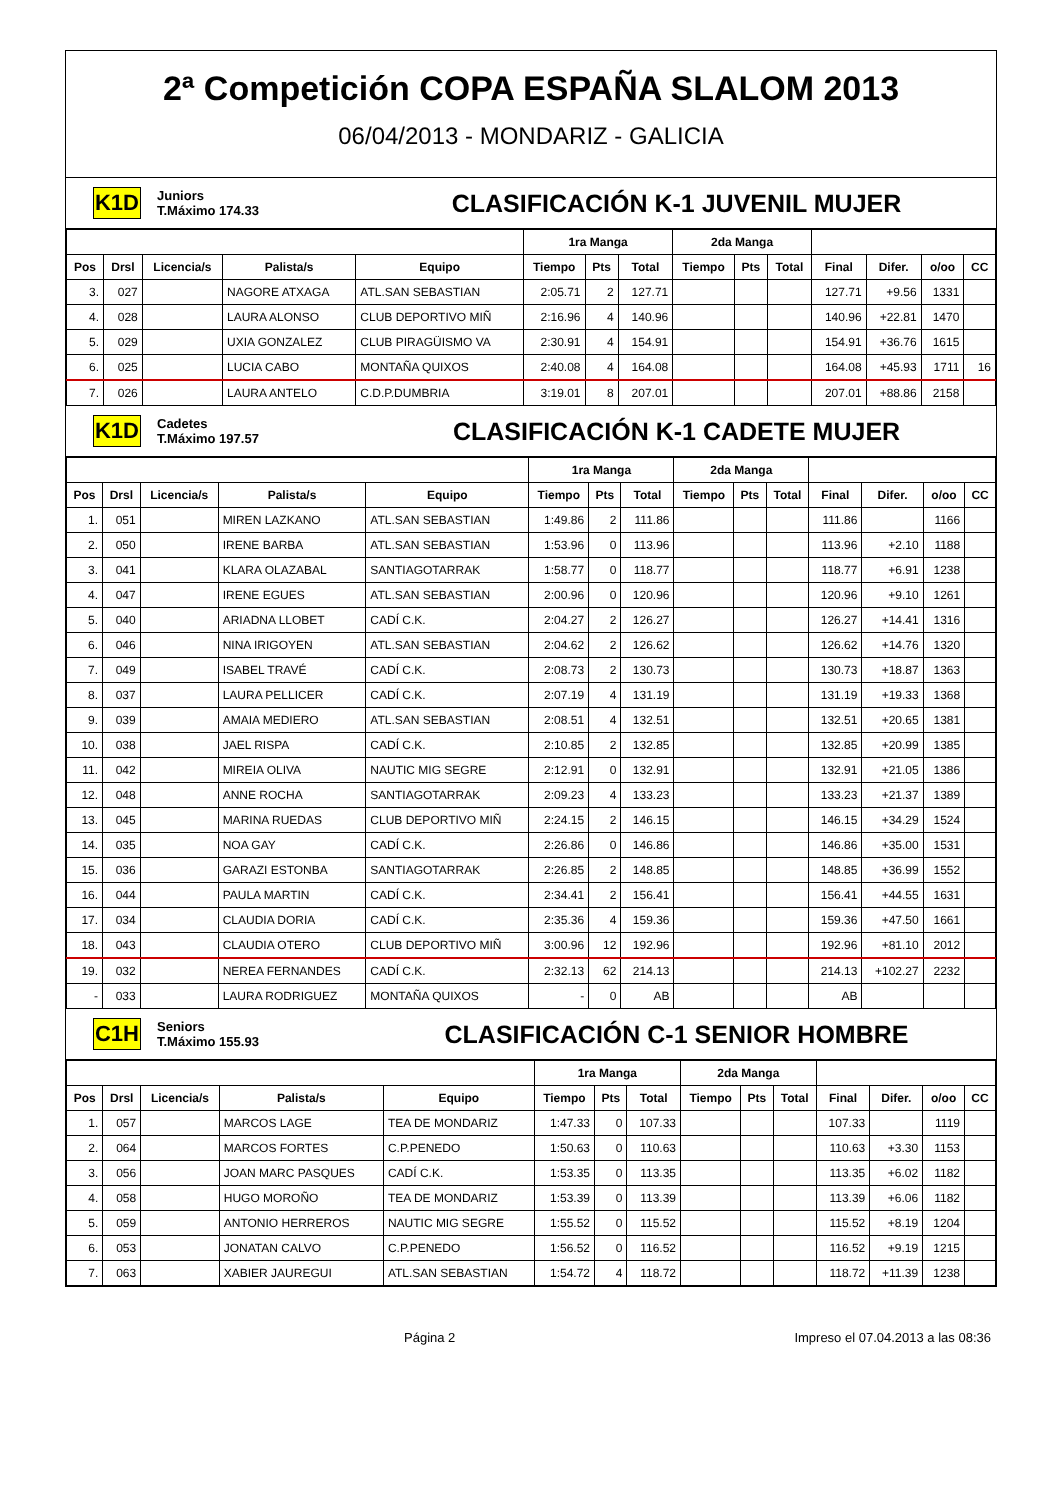2ª Competición COPA ESPAÑA SLALOM 2013
06/04/2013 - MONDARIZ - GALICIA
K1D
Juniors
T.Máximo 174.33
CLASIFICACIÓN K-1 JUVENIL MUJER
| | | | | | 1ra Manga | | | 2da Manga | | | | | | |
| --- | --- | --- | --- | --- | --- | --- | --- | --- | --- | --- | --- | --- | --- | --- |
| Pos | Drsl | Licencia/s | Palista/s | Equipo | Tiempo | Pts | Total | Tiempo | Pts | Total | Final | Difer. | o/oo | CC |
| 3. | 027 | | NAGORE ATXAGA | ATL.SAN SEBASTIAN | 2:05.71 | 2 | 127.71 | | | | 127.71 | +9.56 | 1331 | |
| 4. | 028 | | LAURA ALONSO | CLUB DEPORTIVO MIÑ | 2:16.96 | 4 | 140.96 | | | | 140.96 | +22.81 | 1470 | |
| 5. | 029 | | UXIA GONZALEZ | CLUB PIRAGÜISMO VA | 2:30.91 | 4 | 154.91 | | | | 154.91 | +36.76 | 1615 | |
| 6. | 025 | | LUCIA CABO | MONTAÑA QUIXOS | 2:40.08 | 4 | 164.08 | | | | 164.08 | +45.93 | 1711 | 16 |
| 7. | 026 | | LAURA ANTELO | C.D.P.DUMBRIA | 3:19.01 | 8 | 207.01 | | | | 207.01 | +88.86 | 2158 | |
K1D
Cadetes
T.Máximo 197.57
CLASIFICACIÓN K-1 CADETE MUJER
| | | | | | 1ra Manga | | | 2da Manga | | | | | | |
| --- | --- | --- | --- | --- | --- | --- | --- | --- | --- | --- | --- | --- | --- | --- |
| Pos | Drsl | Licencia/s | Palista/s | Equipo | Tiempo | Pts | Total | Tiempo | Pts | Total | Final | Difer. | o/oo | CC |
| 1. | 051 | | MIREN LAZKANO | ATL.SAN SEBASTIAN | 1:49.86 | 2 | 111.86 | | | | 111.86 | | 1166 | |
| 2. | 050 | | IRENE BARBA | ATL.SAN SEBASTIAN | 1:53.96 | 0 | 113.96 | | | | 113.96 | +2.10 | 1188 | |
| 3. | 041 | | KLARA OLAZABAL | SANTIAGOTARRAK | 1:58.77 | 0 | 118.77 | | | | 118.77 | +6.91 | 1238 | |
| 4. | 047 | | IRENE EGUES | ATL.SAN SEBASTIAN | 2:00.96 | 0 | 120.96 | | | | 120.96 | +9.10 | 1261 | |
| 5. | 040 | | ARIADNA LLOBET | CADÍ C.K. | 2:04.27 | 2 | 126.27 | | | | 126.27 | +14.41 | 1316 | |
| 6. | 046 | | NINA IRIGOYEN | ATL.SAN SEBASTIAN | 2:04.62 | 2 | 126.62 | | | | 126.62 | +14.76 | 1320 | |
| 7. | 049 | | ISABEL TRAVÉ | CADÍ C.K. | 2:08.73 | 2 | 130.73 | | | | 130.73 | +18.87 | 1363 | |
| 8. | 037 | | LAURA PELLICER | CADÍ C.K. | 2:07.19 | 4 | 131.19 | | | | 131.19 | +19.33 | 1368 | |
| 9. | 039 | | AMAIA MEDIERO | ATL.SAN SEBASTIAN | 2:08.51 | 4 | 132.51 | | | | 132.51 | +20.65 | 1381 | |
| 10. | 038 | | JAEL RISPA | CADÍ C.K. | 2:10.85 | 2 | 132.85 | | | | 132.85 | +20.99 | 1385 | |
| 11. | 042 | | MIREIA OLIVA | NAUTIC MIG SEGRE | 2:12.91 | 0 | 132.91 | | | | 132.91 | +21.05 | 1386 | |
| 12. | 048 | | ANNE ROCHA | SANTIAGOTARRAK | 2:09.23 | 4 | 133.23 | | | | 133.23 | +21.37 | 1389 | |
| 13. | 045 | | MARINA RUEDAS | CLUB DEPORTIVO MIÑ | 2:24.15 | 2 | 146.15 | | | | 146.15 | +34.29 | 1524 | |
| 14. | 035 | | NOA GAY | CADÍ C.K. | 2:26.86 | 0 | 146.86 | | | | 146.86 | +35.00 | 1531 | |
| 15. | 036 | | GARAZI ESTONBA | SANTIAGOTARRAK | 2:26.85 | 2 | 148.85 | | | | 148.85 | +36.99 | 1552 | |
| 16. | 044 | | PAULA MARTIN | CADÍ C.K. | 2:34.41 | 2 | 156.41 | | | | 156.41 | +44.55 | 1631 | |
| 17. | 034 | | CLAUDIA DORIA | CADÍ C.K. | 2:35.36 | 4 | 159.36 | | | | 159.36 | +47.50 | 1661 | |
| 18. | 043 | | CLAUDIA OTERO | CLUB DEPORTIVO MIÑ | 3:00.96 | 12 | 192.96 | | | | 192.96 | +81.10 | 2012 | |
| 19. | 032 | | NEREA FERNANDES | CADÍ C.K. | 2:32.13 | 62 | 214.13 | | | | 214.13 | +102.27 | 2232 | |
| - | 033 | | LAURA RODRIGUEZ | MONTAÑA QUIXOS | - | 0 | AB | | | | AB | | | |
C1H
Seniors
T.Máximo 155.93
CLASIFICACIÓN C-1 SENIOR HOMBRE
| | | | | | 1ra Manga | | | 2da Manga | | | | | | |
| --- | --- | --- | --- | --- | --- | --- | --- | --- | --- | --- | --- | --- | --- | --- |
| Pos | Drsl | Licencia/s | Palista/s | Equipo | Tiempo | Pts | Total | Tiempo | Pts | Total | Final | Difer. | o/oo | CC |
| 1. | 057 | | MARCOS LAGE | TEA DE MONDARIZ | 1:47.33 | 0 | 107.33 | | | | 107.33 | | 1119 | |
| 2. | 064 | | MARCOS FORTES | C.P.PENEDO | 1:50.63 | 0 | 110.63 | | | | 110.63 | +3.30 | 1153 | |
| 3. | 056 | | JOAN MARC PASQUES | CADÍ C.K. | 1:53.35 | 0 | 113.35 | | | | 113.35 | +6.02 | 1182 | |
| 4. | 058 | | HUGO MOROÑO | TEA DE MONDARIZ | 1:53.39 | 0 | 113.39 | | | | 113.39 | +6.06 | 1182 | |
| 5. | 059 | | ANTONIO HERREROS | NAUTIC MIG SEGRE | 1:55.52 | 0 | 115.52 | | | | 115.52 | +8.19 | 1204 | |
| 6. | 053 | | JONATAN CALVO | C.P.PENEDO | 1:56.52 | 0 | 116.52 | | | | 116.52 | +9.19 | 1215 | |
| 7. | 063 | | XABIER JAUREGUI | ATL.SAN SEBASTIAN | 1:54.72 | 4 | 118.72 | | | | 118.72 | +11.39 | 1238 | |
Página 2 Impreso el 07.04.2013 a las 08:36